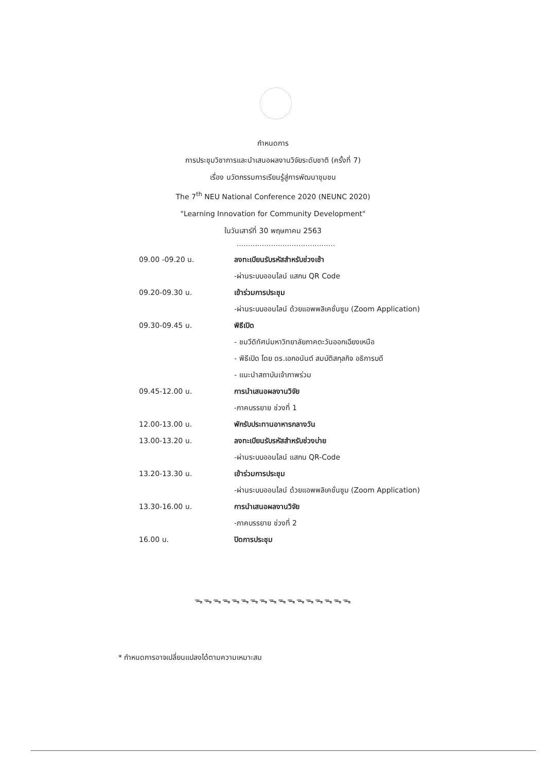กำหนดการ
การประชุมวิชาการและนำเสนอผลงานวิจัยระดับชาติ (ครั้งที่ 7)
เรื่อง นวัตกรรมการเรียนรู้สู่การพัฒนาชุมชน
The 7<sup>th</sup> NEU National Conference 2020 (NEUNC 2020)
"Learning Innovation for Community Development"
ในวันเสาร์ที่ 30 พฤษภาคม 2563
...........................................
| 09.00 -09.20 น. | ลงทะเบียนรับรหัสสำหรับช่วงเช้า |
| | -ผ่านระบบออนไลน์ แสกน QR Code |
| 09.20-09.30 น. | เข้าร่วมการประชุม |
| | -ผ่านระบบออนไลน์ ด้วยแอพพลิเคชั่นซูม (Zoom Application) |
| 09.30-09.45 น. | พิธีเปิด |
| | - ชมวีดิทัศน์มหาวิทยาลัยภาคตะวันออกเฉียงเหนือ |
| | - พิธีเปิด โดย ดร.เอกอนันต์ สมบัติสกุลกิจ อธิการบดี |
| | - แนะนำสถาบันเจ้าภาพร่วม |
| 09.45-12.00 น. | การนำเสนอผลงานวิจัย |
| | -ภาคบรรยาย ช่วงที่ 1 |
| 12.00-13.00 น. | พักรับประทานอาหารกลางวัน |
| 13.00-13.20 น. | ลงทะเบียนรับรหัสสำหรับช่วงบ่าย |
| | -ผ่านระบบออนไลน์ แสกน QR-Code |
| 13.20-13.30 น. | เข้าร่วมการประชุม |
| | -ผ่านระบบออนไลน์ ด้วยแอพพลิเคชั่นซูม (Zoom Application) |
| 13.30-16.00 น. | การนำเสนอผลงานวิจัย |
| | -ภาคบรรยาย ช่วงที่ 2 |
| 16.00 น. | ปิดการประชุม |
ᯓᯓᯓᯓᯓᯓᯓᯓᯓᯓᯓᯓᯓᯓᯓᯓᯓ
* กำหนดการอาจเปลี่ยนแปลงได้ตามความเหมาะสม